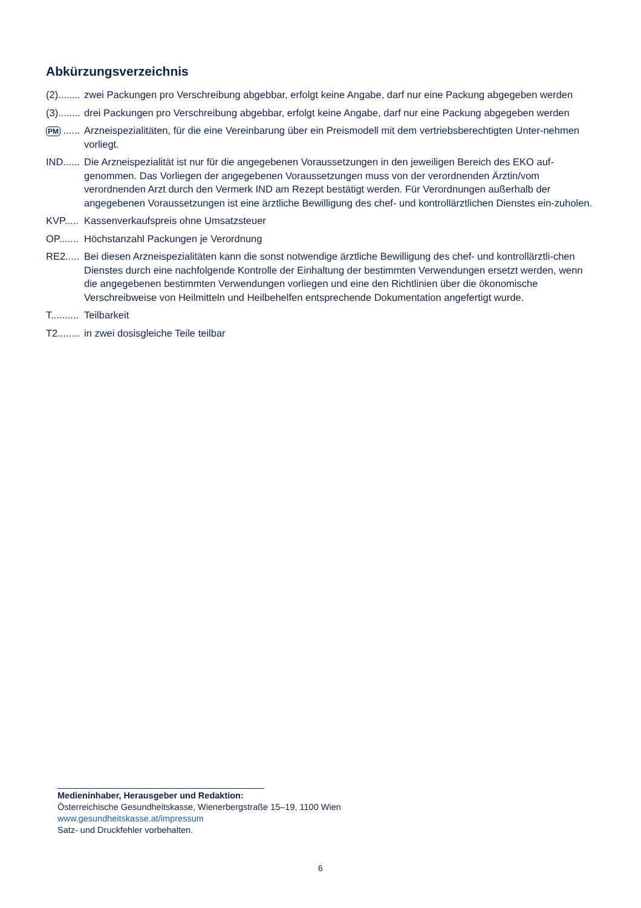Abkürzungsverzeichnis
(2)........ zwei Packungen pro Verschreibung abgebbar, erfolgt keine Angabe, darf nur eine Packung abgegeben werden
(3)........ drei Packungen pro Verschreibung abgebbar, erfolgt keine Angabe, darf nur eine Packung abgegeben werden
PM ...... Arzneispezialitäten, für die eine Vereinbarung über ein Preismodell mit dem vertriebsberechtigten Unter-nehmen vorliegt.
IND...... Die Arzneispezialität ist nur für die angegebenen Voraussetzungen in den jeweiligen Bereich des EKO auf-genommen. Das Vorliegen der angegebenen Voraussetzungen muss von der verordnenden Ärztin/vom verordnenden Arzt durch den Vermerk IND am Rezept bestätigt werden. Für Verordnungen außerhalb der angegebenen Voraussetzungen ist eine ärztliche Bewilligung des chef- und kontrollärztlichen Dienstes ein-zuholen.
KVP..... Kassenverkaufspreis ohne Umsatzsteuer
OP....... Höchstanzahl Packungen je Verordnung
RE2..... Bei diesen Arzneispezialitäten kann die sonst notwendige ärztliche Bewilligung des chef- und kontrollärztli-chen Dienstes durch eine nachfolgende Kontrolle der Einhaltung der bestimmten Verwendungen ersetzt werden, wenn die angegebenen bestimmten Verwendungen vorliegen und eine den Richtlinien über die ökonomische Verschreibweise von Heilmitteln und Heilbehelfen entsprechende Dokumentation angefertigt wurde.
T.......... Teilbarkeit
T2........ in zwei dosisgleiche Teile teilbar
Medieninhaber, Herausgeber und Redaktion:
Österreichische Gesundheitskasse, Wienerbergstraße 15–19, 1100 Wien
www.gesundheitskasse.at/impressum
Satz- und Druckfehler vorbehalten.
6